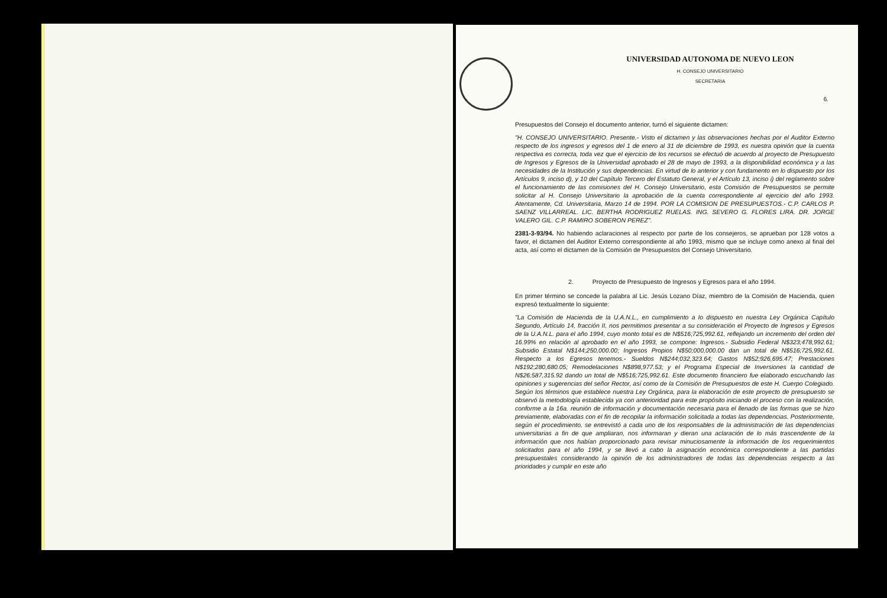UNIVERSIDAD AUTONOMA DE NUEVO LEON
H. CONSEJO UNIVERSITARIO
SECRETARIA
6.
Presupuestos del Consejo el documento anterior, turnó el siguiente dictamen:
"H. CONSEJO UNIVERSITARIO. Presente.- Visto el dictamen y las observaciones hechas por el Auditor Externo respecto de los ingresos y egresos del 1 de enero al 31 de diciembre de 1993, es nuestra opinión que la cuenta respectiva es correcta, toda vez que el ejercicio de los recursos se efectuó de acuerdo al proyecto de Presupuesto de Ingresos y Egresos de la Universidad aprobado el 28 de mayo de 1993, a la disponibilidad económica y a las necesidades de la Institución y sus dependencias. En virtud de lo anterior y con fundamento en lo dispuesto por los Artículos 9, inciso d), y 10 del Capítulo Tercero del Estatuto General, y el Artículo 13, inciso i) del reglamento sobre el funcionamiento de las comisiones del H. Consejo Universitario, esta Comisión de Presupuestos se permite solicitar al H. Consejo Universitario la aprobación de la cuenta correspondiente al ejercicio del año 1993. Atentamente, Cd. Universitaria, Marzo 14 de 1994. POR LA COMISION DE PRESUPUESTOS.- C.P. CARLOS P. SAENZ VILLARREAL. LIC. BERTHA RODRIGUEZ RUELAS. ING. SEVERO G. FLORES LIRA. DR. JORGE VALERO GIL. C.P. RAMIRO SOBERON PEREZ".
2381-3-93/94. No habiendo aclaraciones al respecto por parte de los consejeros, se aprueban por 128 votos a favor, el dictamen del Auditor Externo correspondiente al año 1993, mismo que se incluye como anexo al final del acta, así como el dictamen de la Comisión de Presupuestos del Consejo Universitario.
2. Proyecto de Presupuesto de Ingresos y Egresos para el año 1994.
En primer término se concede la palabra al Lic. Jesús Lozano Díaz, miembro de la Comisión de Hacienda, quien expresó textualmente lo siguiente:
"La Comisión de Hacienda de la U.A.N.L., en cumplimiento a lo dispuesto en nuestra Ley Orgánica Capítulo Segundo, Artículo 14, fracción II, nos permitimos presentar a su consideración el Proyecto de Ingresos y Egresos de la U.A.N.L. para el año 1994, cuyo monto total es de N$516;725,992.61, reflejando un incremento del orden del 16.99% en relación al aprobado en el año 1993, se compone: Ingresos.- Subsidio Federal N$323;478,992.61; Subsidio Estatal N$144;250,000.00; Ingresos Propios N$50;000,000.00 dan un total de N$516;725,992.61. Respecto a los Egresos tenemos.- Sueldos N$244;032,323.64; Gastos N$52;926,695.47; Prestaciones N$192;280,680.05; Remodelaciones N$898,977.53; y el Programa Especial de Inversiones la cantidad de N$26;587,315.92 dando un total de N$516;725,992.61. Este documento financiero fue elaborado escuchando las opiniones y sugerencias del señor Rector, así como de la Comisión de Presupuestos de este H. Cuerpo Colegiado. Según los términos que establece nuestra Ley Orgánica, para la elaboración de este proyecto de presupuesto se observó la metodología establecida ya con anterioridad para este propósito iniciando el proceso con la realización, conforme a la 16a. reunión de información y documentación necesaria para el llenado de las formas que se hizo previamente, elaboradas con el fin de recopilar la información solicitada a todas las dependencias. Posteriormente, según el procedimiento, se entrevistó a cada uno de los responsables de la administración de las dependencias universitarias a fin de que ampliaran, nos informaran y dieran una aclaración de lo más trascendente de la información que nos habían proporcionado para revisar minuciosamente la información de los requerimientos solicitados para el año 1994, y se llevó a cabo la asignación económica correspondiente a las partidas presupuestales considerando la opinión de los administradores de todas las dependencias respecto a las prioridades y cumplir en este año